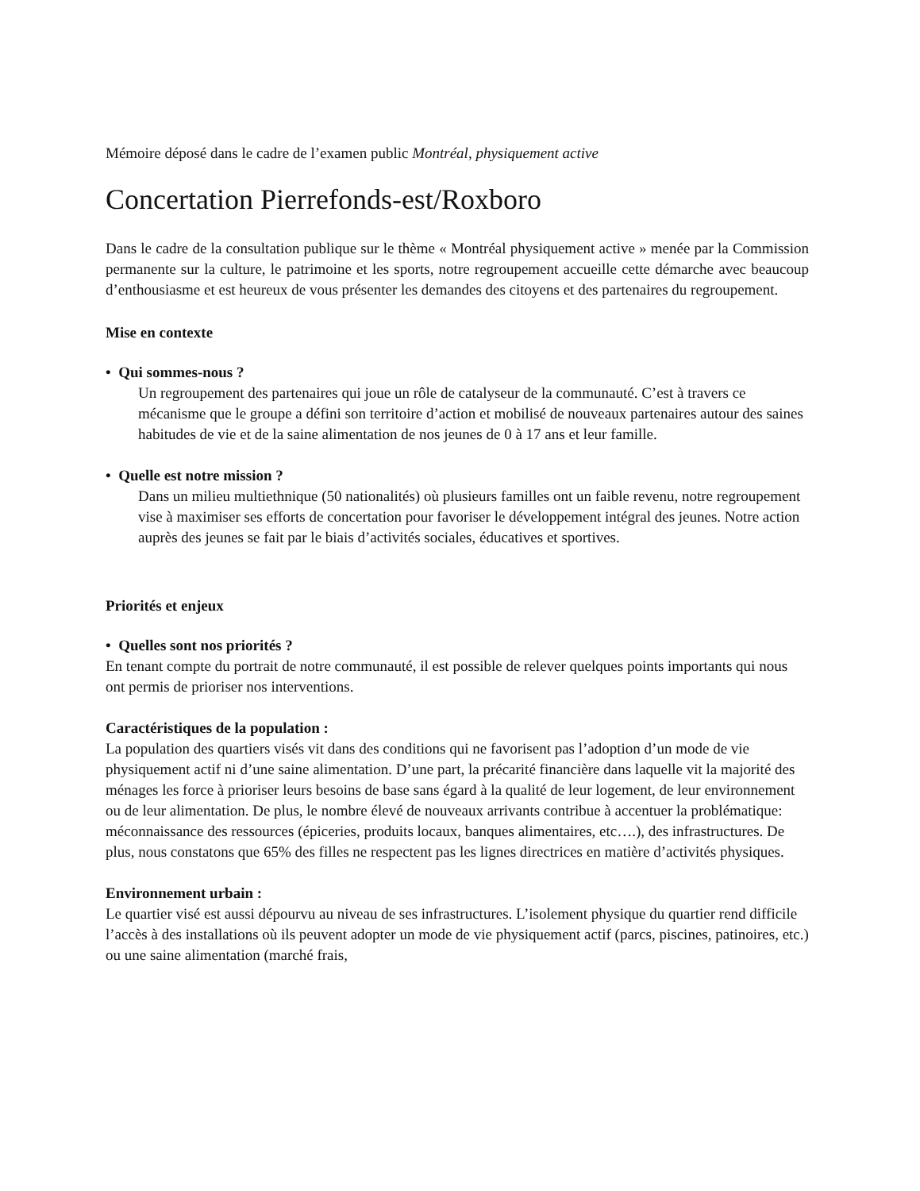Mémoire déposé dans le cadre de l’examen public Montréal, physiquement active
Concertation Pierrefonds-est/Roxboro
Dans le cadre de la consultation publique sur le thème « Montréal physiquement active » menée par la Commission permanente sur la culture, le patrimoine et les sports, notre regroupement accueille cette démarche avec beaucoup d’enthousiasme et est heureux de vous présenter les demandes des citoyens et des partenaires du regroupement.
Mise en contexte
• Qui sommes-nous ?
Un regroupement des partenaires qui joue un rôle de catalyseur de la communauté. C’est à travers ce mécanisme que le groupe a défini son territoire d’action et mobilisé de nouveaux partenaires autour des saines habitudes de vie et de la saine alimentation de nos jeunes de 0 à 17 ans et leur famille.
• Quelle est notre mission ?
Dans un milieu multiethnique (50 nationalités) où plusieurs familles ont un faible revenu, notre regroupement vise à maximiser ses efforts de concertation pour favoriser le développement intégral des jeunes. Notre action auprès des jeunes se fait par le biais d’activités sociales, éducatives et sportives.
Priorités et enjeux
• Quelles sont nos priorités ?
En tenant compte du portrait de notre communauté, il est possible de relever quelques points importants qui nous ont permis de prioriser nos interventions.
Caractéristiques de la population :
La population des quartiers visés vit dans des conditions qui ne favorisent pas l’adoption d’un mode de vie physiquement actif ni d’une saine alimentation. D’une part, la précarité financière dans laquelle vit la majorité des ménages les force à prioriser leurs besoins de base sans égard à la qualité de leur logement, de leur environnement ou de leur alimentation. De plus, le nombre élevé de nouveaux arrivants contribue à accentuer la problématique: méconnaissance des ressources (épiceries, produits locaux, banques alimentaires, etc….), des infrastructures. De plus, nous constatons que 65% des filles ne respectent pas les lignes directrices en matière d’activités physiques.
Environnement urbain :
Le quartier visé est aussi dépourvu au niveau de ses infrastructures. L’isolement physique du quartier rend difficile l’accès à des installations où ils peuvent adopter un mode de vie physiquement actif (parcs, piscines, patinoires, etc.) ou une saine alimentation (marché frais,